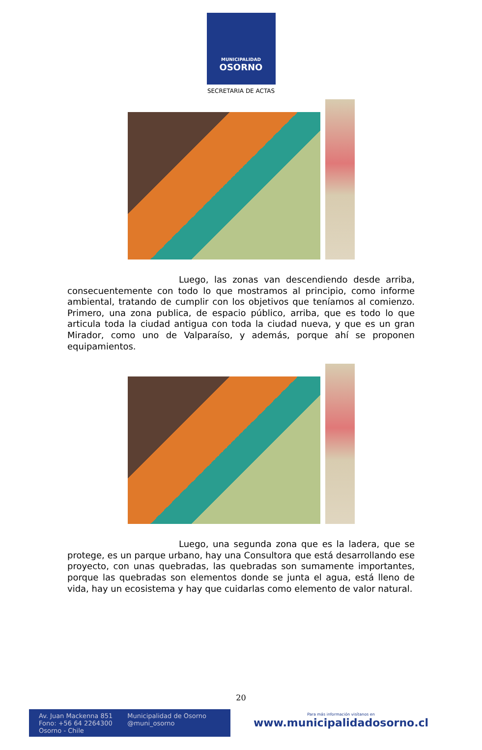MUNICIPALIDAD
OSORNO
SECRETARIA DE ACTAS
Luego, las zonas van descendiendo desde arriba, consecuentemente con todo lo que mostramos al principio, como informe ambiental, tratando de cumplir con los objetivos que teníamos al comienzo. Primero, una zona publica, de espacio público, arriba, que es todo lo que articula toda la ciudad antigua con toda la ciudad nueva, y que es un gran Mirador, como uno de Valparaíso, y además, porque ahí se proponen equipamientos.
Luego, una segunda zona que es la ladera, que se protege, es un parque urbano, hay una Consultora que está desarrollando ese proyecto, con unas quebradas, las quebradas son sumamente importantes, porque las quebradas son elementos donde se junta el agua, está lleno de vida, hay un ecosistema y hay que cuidarlas como elemento de valor natural.
20
Av. Juan Mackenna 851
Fono: +56 64 2264300
Osorno - Chile
Municipalidad de Osorno
@muni_osorno
Para más información visítanos en
www.municipalidadosorno.cl